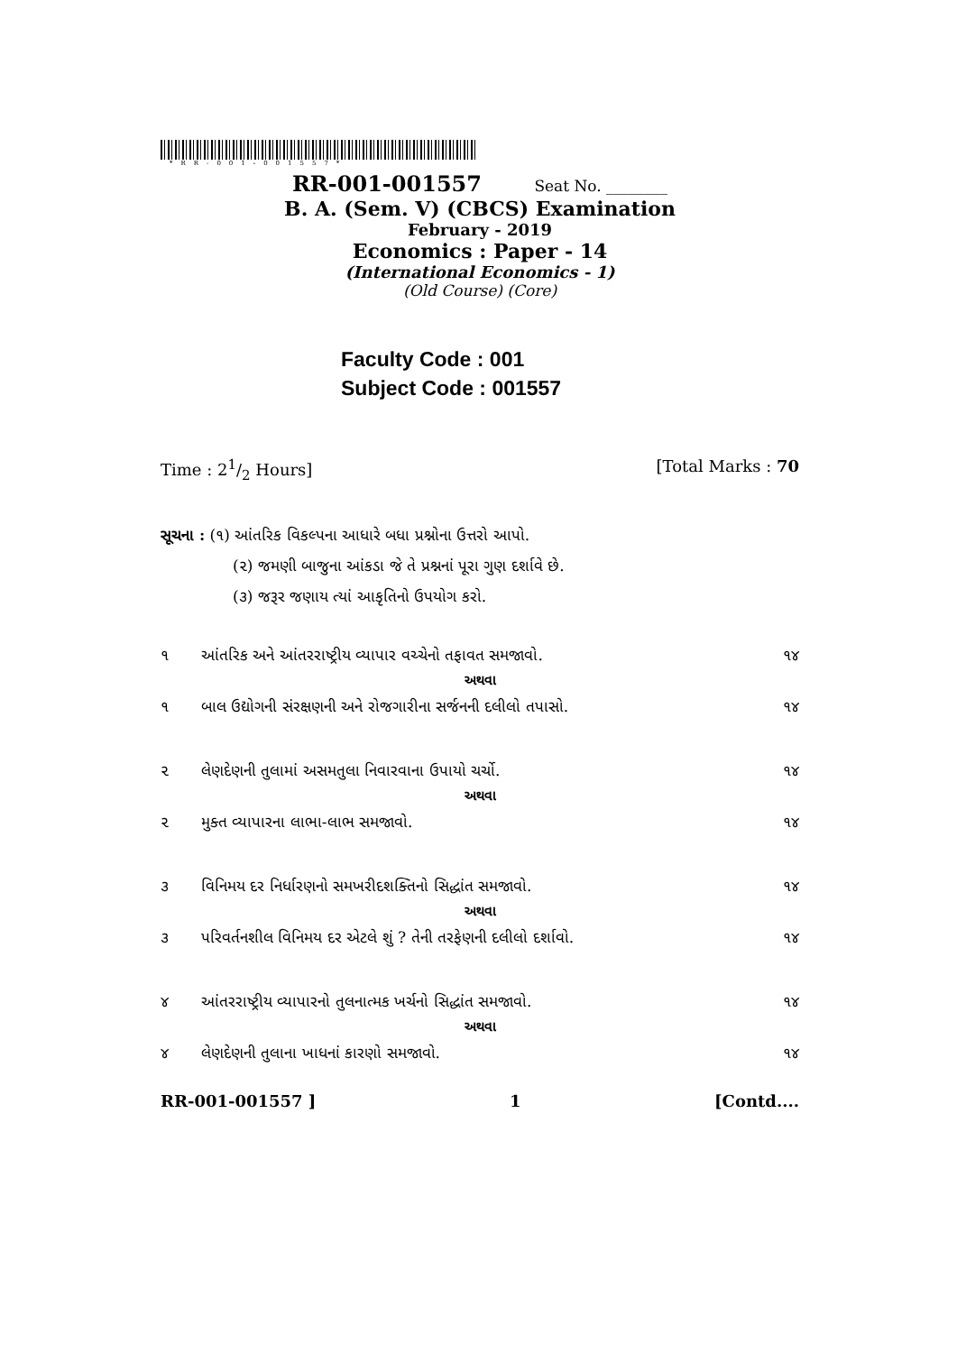*RR-001-001557*
RR-001-001557 Seat No. ________
B. A. (Sem. V) (CBCS) Examination
February - 2019
Economics : Paper - 14
(International Economics - 1)
(Old Course) (Core)
Faculty Code : 001
Subject Code : 001557
Time : 21/2 Hours] [Total Marks : 70
સૂચના : (૧) આંતરિક વિકલ્પના આધારે બધા પ્રશ્નોના ઉત્તરો આપો.
(૨) જમણી બાજુના આંકડા જે તે પ્રશ્નનાં પૂરા ગુણ દર્શાવે છે.
(૩) જરૂર જણાય ત્યાં આકૃતિનો ઉપયોગ કરો.
૧ આંતરિક અને આંતરરાષ્ટ્રીય વ્યાપાર વચ્ચેનો તફાવત સમજાવો. ૧૪
અથવા
૧ બાલ ઉદ્યોગની સંરક્ષણની અને રોજગારીના સર્જનની દલીલો તપાસો. ૧૪
૨ લેણદેણની તુલામાં અસમતુલા નિવારવાના ઉપાયો ચર્ચો. ૧૪
અથવા
૨ મુક્ત વ્યાપારના લાભા-લાભ સમજાવો. ૧૪
૩ વિનિમય દર નિર્ધારણનો સમખરીદશક્તિનો સિદ્ધાંત સમજાવો. ૧૪
અથવા
૩ પરિવર્તનશીલ વિનિમય દર એટલે શું ? તેની તરફેણની દલીલો દર્શાવો. ૧૪
૪ આંતરરાષ્ટ્રીય વ્યાપારનો તુલનાત્મક ખર્ચનો સિદ્ધાંત સમજાવો. ૧૪
અથવા
૪ લેણદેણની તુલાના ખાધનાં કારણો સમજાવો. ૧૪
RR-001-001557 ] 1 [Contd....